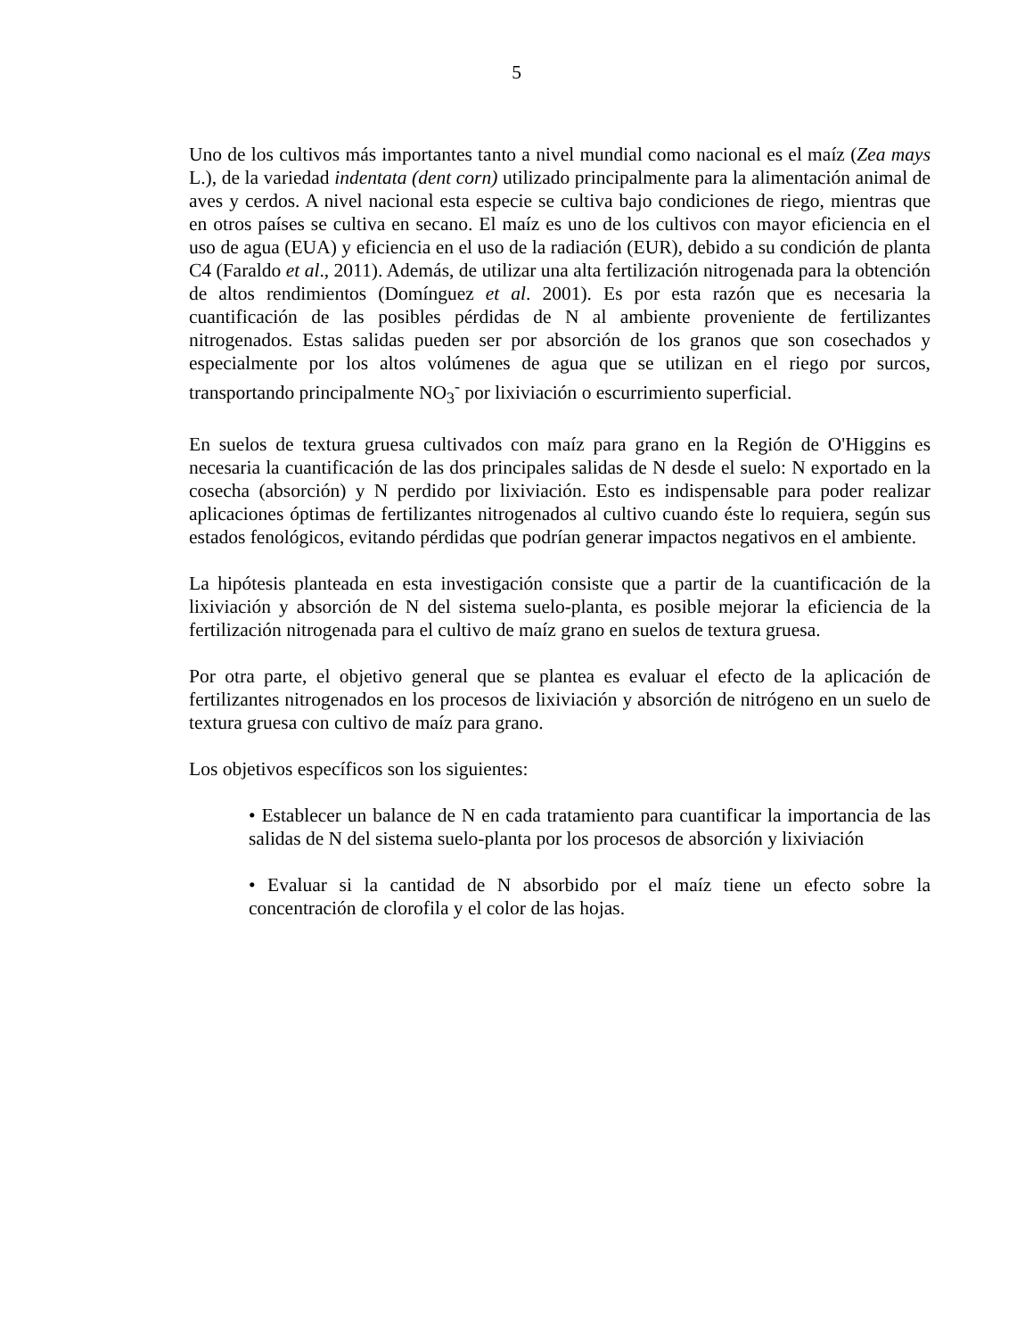5
Uno de los cultivos más importantes tanto a nivel mundial como nacional es el maíz (Zea mays L.), de la variedad indentata (dent corn) utilizado principalmente para la alimentación animal de aves y cerdos. A nivel nacional esta especie se cultiva bajo condiciones de riego, mientras que en otros países se cultiva en secano. El maíz es uno de los cultivos con mayor eficiencia en el uso de agua (EUA) y eficiencia en el uso de la radiación (EUR), debido a su condición de planta C4 (Faraldo et al., 2011). Además, de utilizar una alta fertilización nitrogenada para la obtención de altos rendimientos (Domínguez et al. 2001). Es por esta razón que es necesaria la cuantificación de las posibles pérdidas de N al ambiente proveniente de fertilizantes nitrogenados. Estas salidas pueden ser por absorción de los granos que son cosechados y especialmente por los altos volúmenes de agua que se utilizan en el riego por surcos, transportando principalmente NO<sub>3</sub><sup>-</sup> por lixiviación o escurrimiento superficial.
En suelos de textura gruesa cultivados con maíz para grano en la Región de O'Higgins es necesaria la cuantificación de las dos principales salidas de N desde el suelo: N exportado en la cosecha (absorción) y N perdido por lixiviación. Esto es indispensable para poder realizar aplicaciones óptimas de fertilizantes nitrogenados al cultivo cuando éste lo requiera, según sus estados fenológicos, evitando pérdidas que podrían generar impactos negativos en el ambiente.
La hipótesis planteada en esta investigación consiste que a partir de la cuantificación de la lixiviación y absorción de N del sistema suelo-planta, es posible mejorar la eficiencia de la fertilización nitrogenada para el cultivo de maíz grano en suelos de textura gruesa.
Por otra parte, el objetivo general que se plantea es evaluar el efecto de la aplicación de fertilizantes nitrogenados en los procesos de lixiviación y absorción de nitrógeno en un suelo de textura gruesa con cultivo de maíz para grano.
Los objetivos específicos son los siguientes:
• Establecer un balance de N en cada tratamiento para cuantificar la importancia de las salidas de N del sistema suelo-planta por los procesos de absorción y lixiviación
• Evaluar si la cantidad de N absorbido por el maíz tiene un efecto sobre la concentración de clorofila y el color de las hojas.